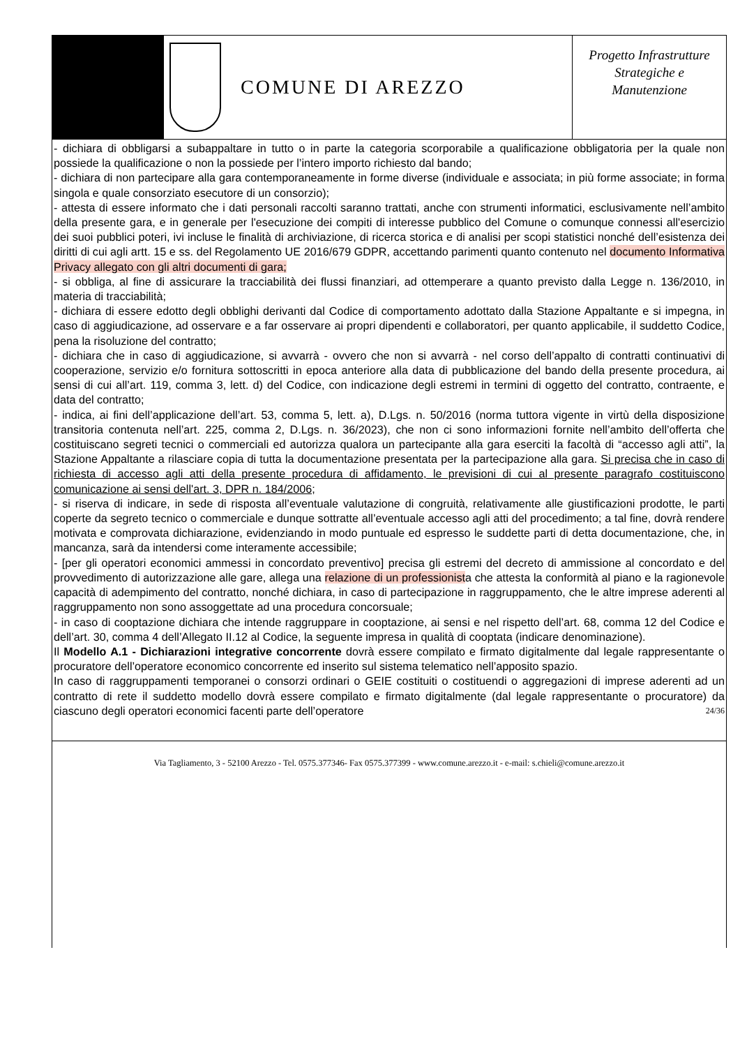COMUNE DI AREZZO
Progetto Infrastrutture
Strategiche e
Manutenzione
- dichiara di obbligarsi a subappaltare in tutto o in parte la categoria scorporabile a qualificazione obbligatoria per la quale non possiede la qualificazione o non la possiede per l’intero importo richiesto dal bando;
- dichiara di non partecipare alla gara contemporaneamente in forme diverse (individuale e associata; in più forme associate; in forma singola e quale consorziato esecutore di un consorzio);
- attesta di essere informato che i dati personali raccolti saranno trattati, anche con strumenti informatici, esclusivamente nell’ambito della presente gara, e in generale per l'esecuzione dei compiti di interesse pubblico del Comune o comunque connessi all'esercizio dei suoi pubblici poteri, ivi incluse le finalità di archiviazione, di ricerca storica e di analisi per scopi statistici nonché dell’esistenza dei diritti di cui agli artt. 15 e ss. del Regolamento UE 2016/679 GDPR, accettando parimenti quanto contenuto nel documento Informativa Privacy allegato con gli altri documenti di gara;
- si obbliga, al fine di assicurare la tracciabilità dei flussi finanziari, ad ottemperare a quanto previsto dalla Legge n. 136/2010, in materia di tracciabilità;
- dichiara di essere edotto degli obblighi derivanti dal Codice di comportamento adottato dalla Stazione Appaltante e si impegna, in caso di aggiudicazione, ad osservare e a far osservare ai propri dipendenti e collaboratori, per quanto applicabile, il suddetto Codice, pena la risoluzione del contratto;
- dichiara che in caso di aggiudicazione, si avvarrà - ovvero che non si avvarrà - nel corso dell’appalto di contratti continuativi di cooperazione, servizio e/o fornitura sottoscritti in epoca anteriore alla data di pubblicazione del bando della presente procedura, ai sensi di cui all’art. 119, comma 3, lett. d) del Codice, con indicazione degli estremi in termini di oggetto del contratto, contraente, e data del contratto;
- indica, ai fini dell’applicazione dell’art. 53, comma 5, lett. a), D.Lgs. n. 50/2016 (norma tuttora vigente in virtù della disposizione transitoria contenuta nell’art. 225, comma 2, D.Lgs. n. 36/2023), che non ci sono informazioni fornite nell’ambito dell’offerta che costituiscano segreti tecnici o commerciali ed autorizza qualora un partecipante alla gara eserciti la facoltà di “accesso agli atti”, la Stazione Appaltante a rilasciare copia di tutta la documentazione presentata per la partecipazione alla gara. Si precisa che in caso di richiesta di accesso agli atti della presente procedura di affidamento, le previsioni di cui al presente paragrafo costituiscono comunicazione ai sensi dell'art. 3, DPR n. 184/2006;
- si riserva di indicare, in sede di risposta all’eventuale valutazione di congruità, relativamente alle giustificazioni prodotte, le parti coperte da segreto tecnico o commerciale e dunque sottratte all’eventuale accesso agli atti del procedimento; a tal fine, dovrà rendere motivata e comprovata dichiarazione, evidenziando in modo puntuale ed espresso le suddette parti di detta documentazione, che, in mancanza, sarà da intendersi come interamente accessibile;
- [per gli operatori economici ammessi in concordato preventivo] precisa gli estremi del decreto di ammissione al concordato e del provvedimento di autorizzazione alle gare, allega una relazione di un professionista che attesta la conformità al piano e la ragionevole capacità di adempimento del contratto, nonché dichiara, in caso di partecipazione in raggruppamento, che le altre imprese aderenti al raggruppamento non sono assoggettate ad una procedura concorsuale;
- in caso di cooptazione dichiara che intende raggruppare in cooptazione, ai sensi e nel rispetto dell’art. 68, comma 12 del Codice e dell’art. 30, comma 4 dell’Allegato II.12 al Codice, la seguente impresa in qualità di cooptata (indicare denominazione).
Il Modello A.1 - Dichiarazioni integrative concorrente dovrà essere compilato e firmato digitalmente dal legale rappresentante o procuratore dell’operatore economico concorrente ed inserito sul sistema telematico nell’apposito spazio.
In caso di raggruppamenti temporanei o consorzi ordinari o GEIE costituiti o costituendi o aggregazioni di imprese aderenti ad un contratto di rete il suddetto modello dovrà essere compilato e firmato digitalmente (dal legale rappresentante o procuratore) da ciascuno degli operatori economici facenti parte dell’operatore 24/36
Via Tagliamento, 3 - 52100 Arezzo - Tel. 0575.377346- Fax 0575.377399 - www.comune.arezzo.it - e-mail: s.chieli@comune.arezzo.it